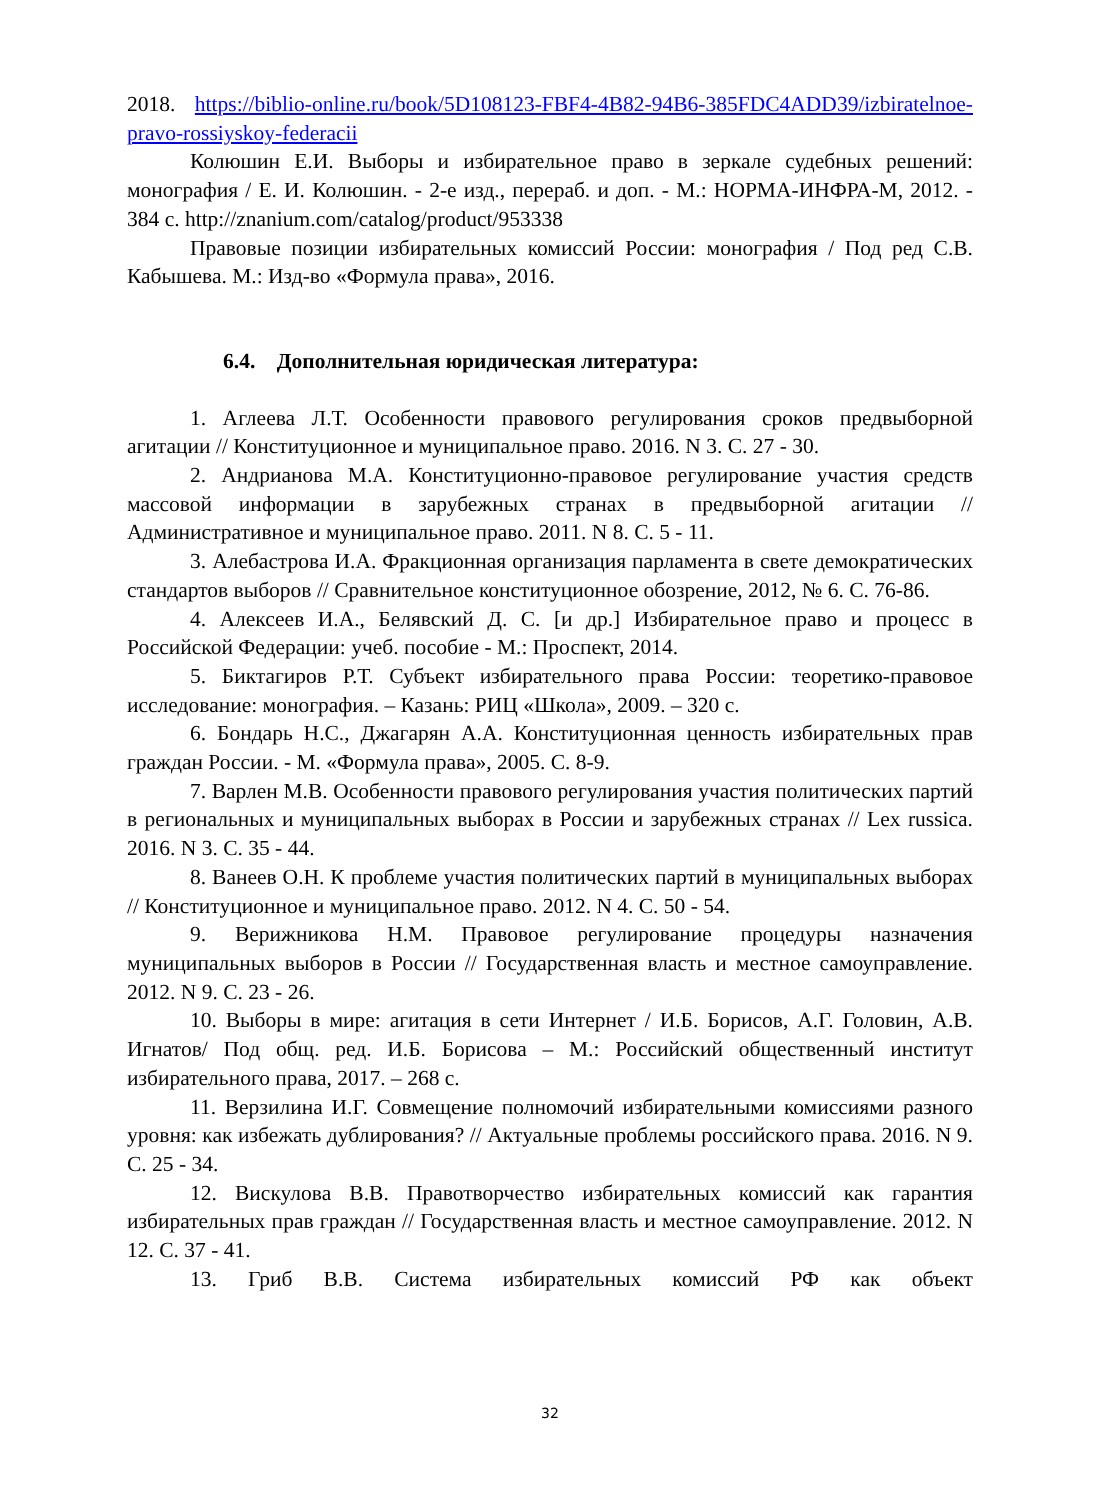2018. https://biblio-online.ru/book/5D108123-FBF4-4B82-94B6-385FDC4ADD39/izbiratelnoe-pravo-rossiyskoy-federacii
Колюшин Е.И. Выборы и избирательное право в зеркале судебных решений: монография / Е. И. Колюшин. - 2-е изд., перераб. и доп. - М.: НОРМА-ИНФРА-М, 2012. - 384 с. http://znanium.com/catalog/product/953338
Правовые позиции избирательных комиссий России: монография / Под ред С.В. Кабышева. М.: Изд-во «Формула права», 2016.
6.4. Дополнительная юридическая литература:
1. Аглеева Л.Т. Особенности правового регулирования сроков предвыборной агитации // Конституционное и муниципальное право. 2016. N 3. С. 27 - 30.
2. Андрианова М.А. Конституционно-правовое регулирование участия средств массовой информации в зарубежных странах в предвыборной агитации // Административное и муниципальное право. 2011. N 8. С. 5 - 11.
3. Алебастрова И.А. Фракционная организация парламента в свете демократических стандартов выборов // Сравнительное конституционное обозрение, 2012, № 6. С. 76-86.
4. Алексеев И.А., Белявский Д. С. [и др.] Избирательное право и процесс в Российской Федерации: учеб. пособие - М.: Проспект, 2014.
5. Биктагиров Р.Т. Субъект избирательного права России: теоретико-правовое исследование: монография. – Казань: РИЦ «Школа», 2009. – 320 с.
6. Бондарь Н.С., Джагарян А.А. Конституционная ценность избирательных прав граждан России. - М. «Формула права», 2005. С. 8-9.
7. Варлен М.В. Особенности правового регулирования участия политических партий в региональных и муниципальных выборах в России и зарубежных странах // Lex russica. 2016. N 3. С. 35 - 44.
8. Ванеев О.Н. К проблеме участия политических партий в муниципальных выборах // Конституционное и муниципальное право. 2012. N 4. С. 50 - 54.
9. Верижникова Н.М. Правовое регулирование процедуры назначения муниципальных выборов в России // Государственная власть и местное самоуправление. 2012. N 9. С. 23 - 26.
10. Выборы в мире: агитация в сети Интернет / И.Б. Борисов, А.Г. Головин, А.В. Игнатов/ Под общ. ред. И.Б. Борисова – М.: Российский общественный институт избирательного права, 2017. – 268 с.
11. Верзилина И.Г. Совмещение полномочий избирательными комиссиями разного уровня: как избежать дублирования? // Актуальные проблемы российского права. 2016. N 9. С. 25 - 34.
12. Вискулова В.В. Правотворчество избирательных комиссий как гарантия избирательных прав граждан // Государственная власть и местное самоуправление. 2012. N 12. С. 37 - 41.
13. Гриб В.В. Система избирательных комиссий РФ как объект
32